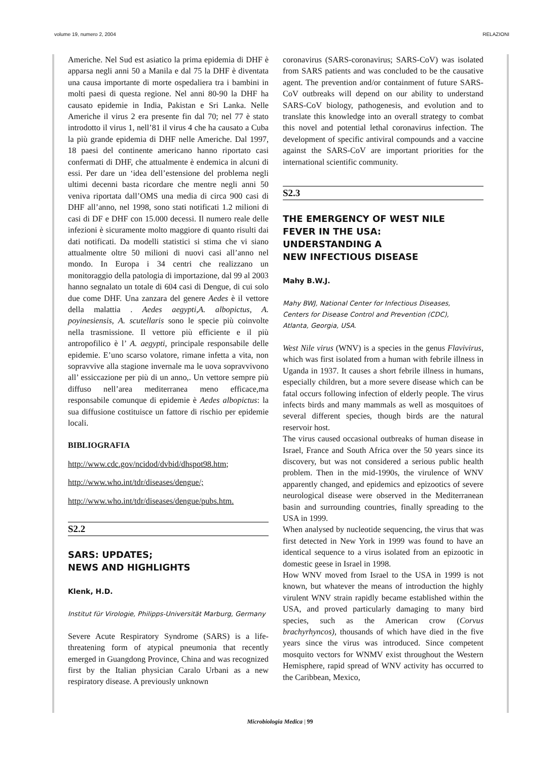volume 19, numero 2, 2004 RELAZIONI
Americhe. Nel Sud est asiatico la prima epidemia di DHF è apparsa negli anni 50 a Manila e dal 75 la DHF è diventata una causa importante di morte ospedaliera tra i bambini in molti paesi di questa regione. Nel anni 80-90 la DHF ha causato epidemie in India, Pakistan e Sri Lanka. Nelle Americhe il virus 2 era presente fin dal 70; nel 77 è stato introdotto il virus 1, nell’81 il virus 4 che ha causato a Cuba la più grande epidemia di DHF nelle Americhe. Dal 1997, 18 paesi del continente americano hanno riportato casi confermati di DHF, che attualmente è endemica in alcuni di essi. Per dare un ‘idea dell’estensione del problema negli ultimi decenni basta ricordare che mentre negli anni 50 veniva riportata dall’OMS una media di circa 900 casi di DHF all’anno, nel 1998, sono stati notificati 1.2 milioni di casi di DF e DHF con 15.000 decessi. Il numero reale delle infezioni è sicuramente molto maggiore di quanto risulti dai dati notificati. Da modelli statistici si stima che vi siano attualmente oltre 50 milioni di nuovi casi all’anno nel mondo. In Europa i 34 centri che realizzano un monitoraggio della patologia di importazione, dal 99 al 2003 hanno segnalato un totale di 604 casi di Dengue, di cui solo due come DHF. Una zanzara del genere Aedes è il vettore della malattia . Aedes aegypti,A. albopictus, A. poyinesiensis, A. scutellaris sono le specie più coinvolte nella trasmissione. Il vettore più efficiente e il più antropofilico è l’ A. aegypti, principale responsabile delle epidemie. E’uno scarso volatore, rimane infetta a vita, non sopravvive alla stagione invernale ma le uova sopravvivono all’ essiccazione per più di un anno,. Un vettore sempre più diffuso nell’area mediterranea meno efficace,ma responsabile comunque di epidemie è Aedes albopictus: la sua diffusione costituisce un fattore di rischio per epidemie locali.
BIBLIOGRAFIA
http://www.cdc.gov/ncidod/dvbid/dhspot98.htm;
http://www.who.int/tdr/diseases/dengue/;
http://www.who.int/tdr/diseases/dengue/pubs.htm.
S2.2
SARS: UPDATES;
NEWS AND HIGHLIGHTS
Klenk, H.D.
Institut für Virologie, Philipps-Universität Marburg, Germany
Severe Acute Respiratory Syndrome (SARS) is a life-threatening form of atypical pneumonia that recently emerged in Guangdong Province, China and was recognized first by the Italian physician Caralo Urbani as a new respiratory disease. A previously unknown
coronavirus (SARS-coronavirus; SARS-CoV) was isolated from SARS patients and was concluded to be the causative agent. The prevention and/or containment of future SARS-CoV outbreaks will depend on our ability to understand SARS-CoV biology, pathogenesis, and evolution and to translate this knowledge into an overall strategy to combat this novel and potential lethal coronavirus infection. The development of specific antiviral compounds and a vaccine against the SARS-CoV are important priorities for the international scientific community.
S2.3
THE EMERGENCY OF WEST NILE
FEVER IN THE USA:
UNDERSTANDING A
NEW INFECTIOUS DISEASE
Mahy B.W.J.
Mahy BWJ, National Center for Infectious Diseases,
Centers for Disease Control and Prevention (CDC),
Atlanta, Georgia, USA.
West Nile virus (WNV) is a species in the genus Flavivirus, which was first isolated from a human with febrile illness in Uganda in 1937. It causes a short febrile illness in humans, especially children, but a more severe disease which can be fatal occurs following infection of elderly people. The virus infects birds and many mammals as well as mosquitoes of several different species, though birds are the natural reservoir host.
The virus caused occasional outbreaks of human disease in Israel, France and South Africa over the 50 years since its discovery, but was not considered a serious public health problem. Then in the mid-1990s, the virulence of WNV apparently changed, and epidemics and epizootics of severe neurological disease were observed in the Mediterranean basin and surrounding countries, finally spreading to the USA in 1999.
When analysed by nucleotide sequencing, the virus that was first detected in New York in 1999 was found to have an identical sequence to a virus isolated from an epizootic in domestic geese in Israel in 1998.
How WNV moved from Israel to the USA in 1999 is not known, but whatever the means of introduction the highly virulent WNV strain rapidly became established within the USA, and proved particularly damaging to many bird species, such as the American crow (Corvus brachyrhyncos), thousands of which have died in the five years since the virus was introduced. Since competent mosquito vectors for WNMV exist throughout the Western Hemisphere, rapid spread of WNV activity has occurred to the Caribbean, Mexico,
Microbiologia Medica | 99